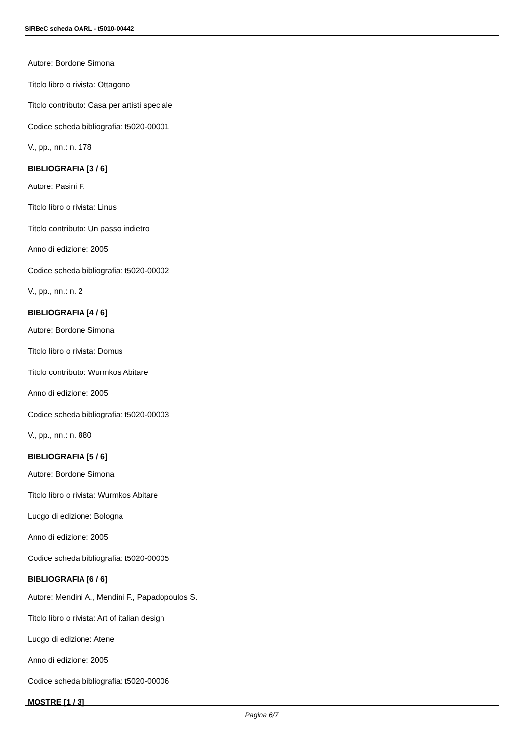SIRBeC scheda OARL - t5010-00442
Autore: Bordone Simona
Titolo libro o rivista: Ottagono
Titolo contributo: Casa per artisti speciale
Codice scheda bibliografia: t5020-00001
V., pp., nn.: n. 178
BIBLIOGRAFIA [3 / 6]
Autore: Pasini F.
Titolo libro o rivista: Linus
Titolo contributo: Un passo indietro
Anno di edizione: 2005
Codice scheda bibliografia: t5020-00002
V., pp., nn.: n. 2
BIBLIOGRAFIA [4 / 6]
Autore: Bordone Simona
Titolo libro o rivista: Domus
Titolo contributo: Wurmkos Abitare
Anno di edizione: 2005
Codice scheda bibliografia: t5020-00003
V., pp., nn.: n. 880
BIBLIOGRAFIA [5 / 6]
Autore: Bordone Simona
Titolo libro o rivista: Wurmkos Abitare
Luogo di edizione: Bologna
Anno di edizione: 2005
Codice scheda bibliografia: t5020-00005
BIBLIOGRAFIA [6 / 6]
Autore: Mendini A., Mendini F., Papadopoulos S.
Titolo libro o rivista: Art of italian design
Luogo di edizione: Atene
Anno di edizione: 2005
Codice scheda bibliografia: t5020-00006
MOSTRE [1 / 3]
Pagina 6/7